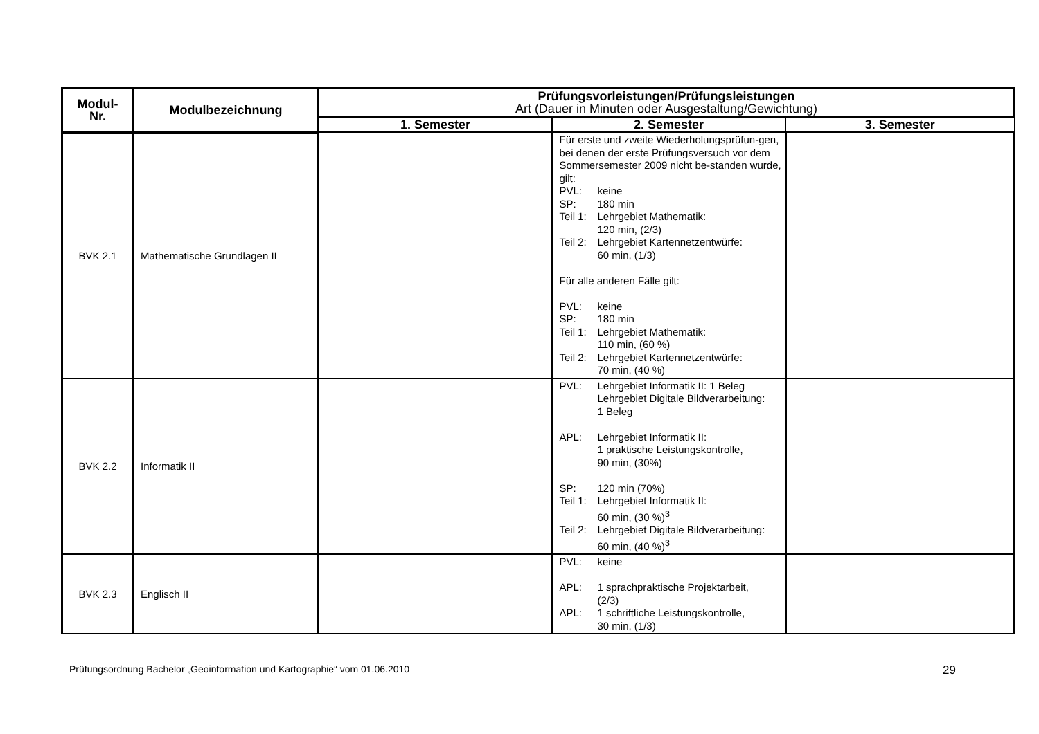| Modul- Nr. | Modulbezeichnung | Prüfungsvorleistungen/Prüfungsleistungen Art (Dauer in Minuten oder Ausgestaltung/Gewichtung) | | |
| --- | --- | --- | --- | --- |
| | | 1. Semester | 2. Semester | 3. Semester |
| BVK 2.1 | Mathematische Grundlagen II | | Für erste und zweite Wiederholungsprüfun-gen, bei denen der erste Prüfungsversuch vor dem Sommersemester 2009 nicht be-standen wurde, gilt: PVL: keine SP: 180 min Teil 1: Lehrgebiet Mathematik: 120 min, (2/3) Teil 2: Lehrgebiet Kartennetzentwürfe: 60 min, (1/3) Für alle anderen Fälle gilt: PVL: keine SP: 180 min Teil 1: Lehrgebiet Mathematik: 110 min, (60 %) Teil 2: Lehrgebiet Kartennetzentwürfe: 70 min, (40 %) | |
| BVK 2.2 | Informatik II | | PVL: Lehrgebiet Informatik II: 1 Beleg Lehrgebiet Digitale Bildverarbeitung: 1 Beleg APL: Lehrgebiet Informatik II: 1 praktische Leistungskontrolle, 90 min, (30%) SP: 120 min (70%) Teil 1: Lehrgebiet Informatik II: 60 min, (30 %)<sup>3</sup> Teil 2: Lehrgebiet Digitale Bildverarbeitung: 60 min, (40 %)<sup>3</sup> | |
| BVK 2.3 | Englisch II | | PVL: keine APL: 1 sprachpraktische Projektarbeit, (2/3) APL: 1 schriftliche Leistungskontrolle, 30 min, (1/3) | |
Prüfungsordnung Bachelor „Geoinformation und Kartographie“ vom 01.06.2010 29